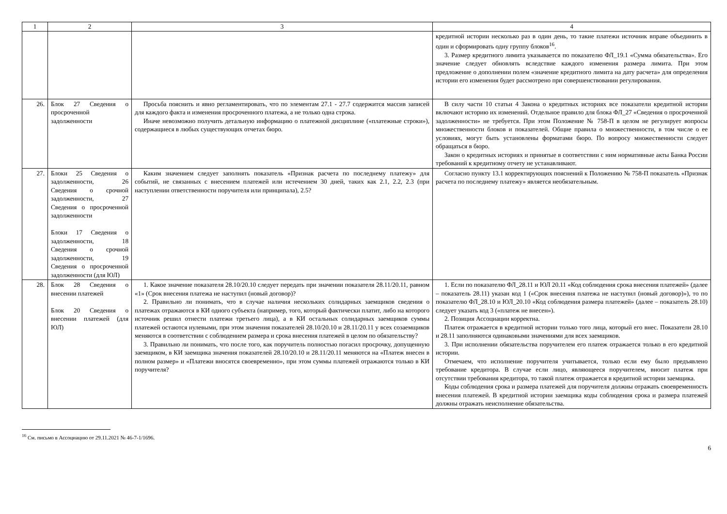| 1 | 2 | 3 | 4 |
| --- | --- | --- | --- |
| | | | кредитной истории несколько раз в один день, то такие платежи источник вправе объединить в один и сформировать одну группу блоков<sup>16</sup>. 3. Размер кредитного лимита указывается по показателю ФЛ_19.1 «Сумма обязательства». Его значение следует обновлять вследствие каждого изменения размера лимита. При этом предложение о дополнении полем «значение кредитного лимита на дату расчета» для определения истории его изменения будет рассмотрено при совершенствовании регулирования. |
| 26. | Блок 27 Сведения о просроченной задолженности | Просьба пояснить и явно регламентировать, что по элементам 27.1 - 27.7 содержится массив записей для каждого факта и изменения просроченного платежа, а не только одна строка. Иначе невозможно получить детальную информацию о платежной дисциплине («платежные строки»), содержащиеся в любых существующих отчетах бюро. | В силу части 10 статьи 4 Закона о кредитных историях все показатели кредитной истории включают историю их изменений. Отдельное правило для блока ФЛ_27 «Сведения о просроченной задолженности» не требуется. При этом Положение № 758-П в целом не регулирует вопросы множественности блоков и показателей. Общие правила о множественности, в том числе о ее условиях, могут быть установлены форматами бюро. По вопросу множественности следует обращаться в бюро. Закон о кредитных историях и принятые в соответствии с ним нормативные акты Банка России требований к кредитному отчету не устанавливают. |
| 27. | Блоки 25 Сведения о задолженности, 26 Сведения о срочной задолженности, 27 Сведения о просроченной задолженности Блоки 17 Сведения о задолженности, 18 Сведения о срочной задолженности, 19 Сведения о просроченной задолженности (для ЮЛ) | Каким значением следует заполнять показатель «Признак расчета по последнему платежу» для событий, не связанных с внесением платежей или истечением 30 дней, таких как 2.1, 2.2, 2.3 (при наступлении ответственности поручителя или принципала), 2.5? | Согласно пункту 13.1 корректирующих пояснений к Положению № 758-П показатель «Признак расчета по последнему платежу» является необязательным. |
| 28. | Блок 28 Сведения о внесении платежей Блок 20 Сведения о внесении платежей (для ЮЛ) | 1. Какое значение показателя 28.10/20.10 следует передать при значении показателя 28.11/20.11, равном «1» (Срок внесения платежа не наступил (новый договор)? 2. Правильно ли понимать, что в случае наличия нескольких солидарных заемщиков сведения о платежах отражаются в КИ одного субъекта (например, того, который фактически платит, либо на которого источник решил отнести платежи третьего лица), а в КИ остальных солидарных заемщиков суммы платежей остаются нулевыми, при этом значения показателей 28.10/20.10 и 28.11/20.11 у всех созаемщиков меняются в соответствии с соблюдением размера и срока внесения платежей в целом по обязательству? 3. Правильно ли понимать, что после того, как поручитель полностью погасил просрочку, допущенную заемщиком, в КИ заемщика значения показателей 28.10/20.10 и 28.11/20.11 меняются на «Платеж внесен в полном размер» и «Платежи вносятся своевременно», при этом суммы платежей отражаются только в КИ поручителя? | 1. Если по показателю ФЛ_28.11 и ЮЛ 20.11 «Код соблюдения срока внесения платежей» (далее – показатель 28.11) указан код 1 («Срок внесения платежа не наступил (новый договор)»), то по показателю ФЛ_28.10 и ЮЛ_20.10 «Код соблюдения размера платежей» (далее – показатель 28.10) следует указать код 3 («платеж не внесен»). 2. Позиция Ассоциации корректна. Платеж отражается в кредитной истории только того лица, который его внес. Показатели 28.10 и 28.11 заполняются одинаковыми значениями для всех заемщиков. 3. При исполнении обязательства поручителем его платеж отражается только в его кредитной истории. Отмечаем, что исполнение поручителя учитывается, только если ему было предъявлено требование кредитора. В случае если лицо, являющееся поручителем, вносит платеж при отсутствии требования кредитора, то такой платеж отражается в кредитной истории заемщика. Коды соблюдения срока и размера платежей для поручителя должны отражать своевременность внесения платежей. В кредитной истории заемщика коды соблюдения срока и размера платежей должны отражать неисполнение обязательства. |
<sup>16</sup> См. письмо в Ассоциацию от 29.11.2021 № 46-7-1/1696.
6